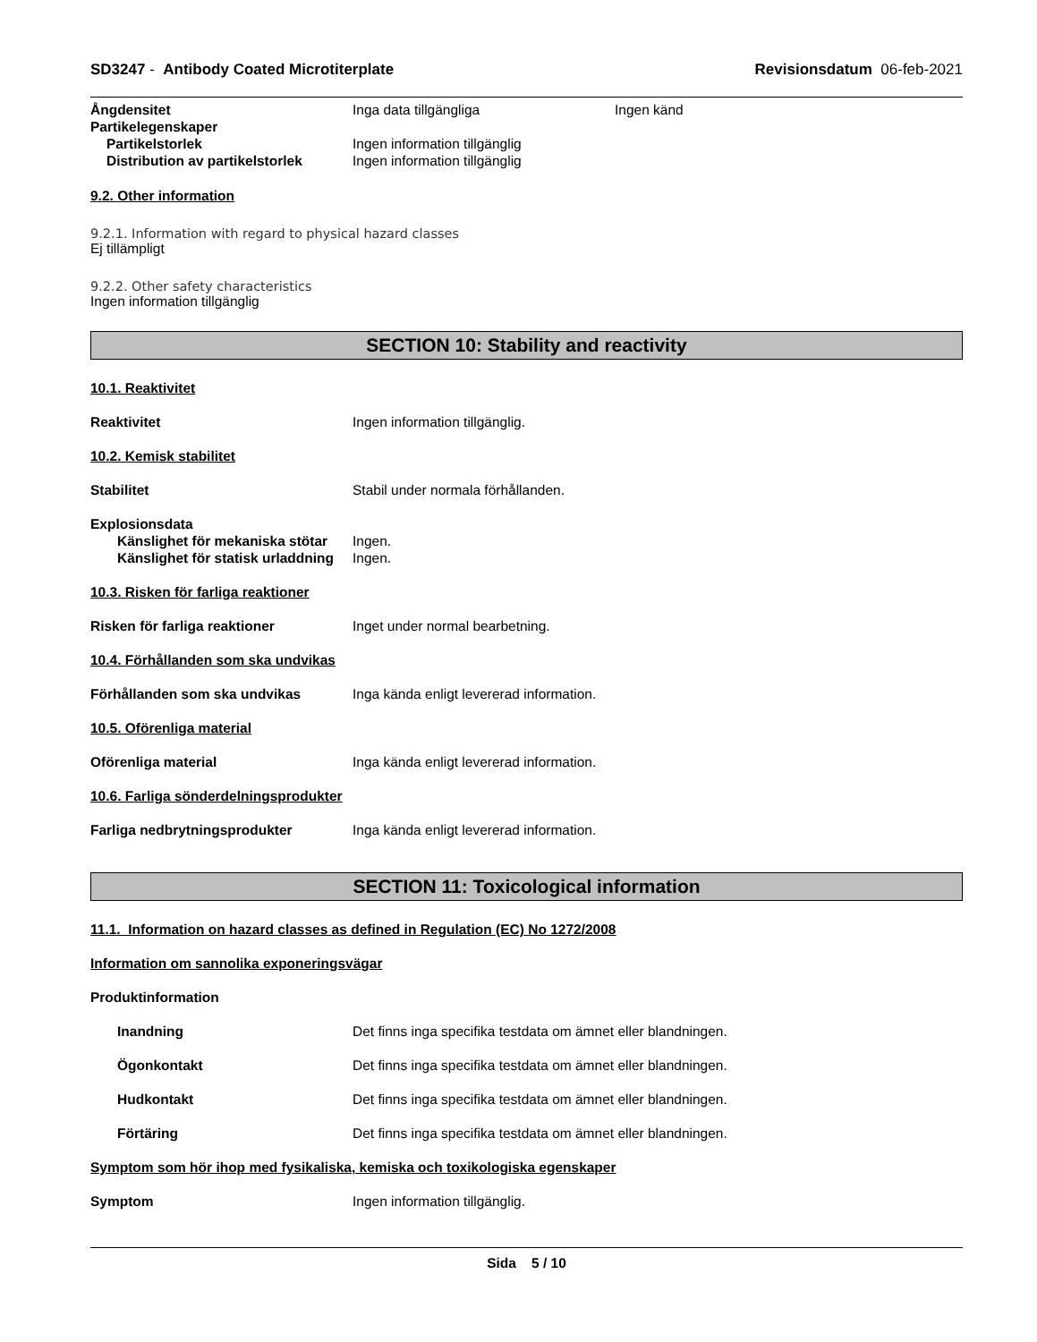SD3247 - Antibody Coated Microtiterplate Revisionsdatum 06-feb-2021
Ångdensitet Inga data tillgängliga Ingen känd
Partikelegenskaper
Partikelstorlek Ingen information tillgänglig
Distribution av partikelstorlek Ingen information tillgänglig
9.2. Other information
9.2.1. Information with regard to physical hazard classes
Ej tillämpligt
9.2.2. Other safety characteristics
Ingen information tillgänglig
SECTION 10: Stability and reactivity
10.1. Reaktivitet
Reaktivitet Ingen information tillgänglig.
10.2. Kemisk stabilitet
Stabilitet Stabil under normala förhållanden.
Explosionsdata
Känslighet för mekaniska stötar Ingen.
Känslighet för statisk urladdning Ingen.
10.3. Risken för farliga reaktioner
Risken för farliga reaktioner Inget under normal bearbetning.
10.4. Förhållanden som ska undvikas
Förhållanden som ska undvikas Inga kända enligt levererad information.
10.5. Oförenliga material
Oförenliga material Inga kända enligt levererad information.
10.6. Farliga sönderdelningsprodukter
Farliga nedbrytningsprodukter Inga kända enligt levererad information.
SECTION 11: Toxicological information
11.1. Information on hazard classes as defined in Regulation (EC) No 1272/2008
Information om sannolika exponeringsvägar
Produktinformation
Inandning Det finns inga specifika testdata om ämnet eller blandningen.
Ögonkontakt Det finns inga specifika testdata om ämnet eller blandningen.
Hudkontakt Det finns inga specifika testdata om ämnet eller blandningen.
Förtäring Det finns inga specifika testdata om ämnet eller blandningen.
Symptom som hör ihop med fysikaliska, kemiska och toxikologiska egenskaper
Symptom Ingen information tillgänglig.
Sida 5 / 10